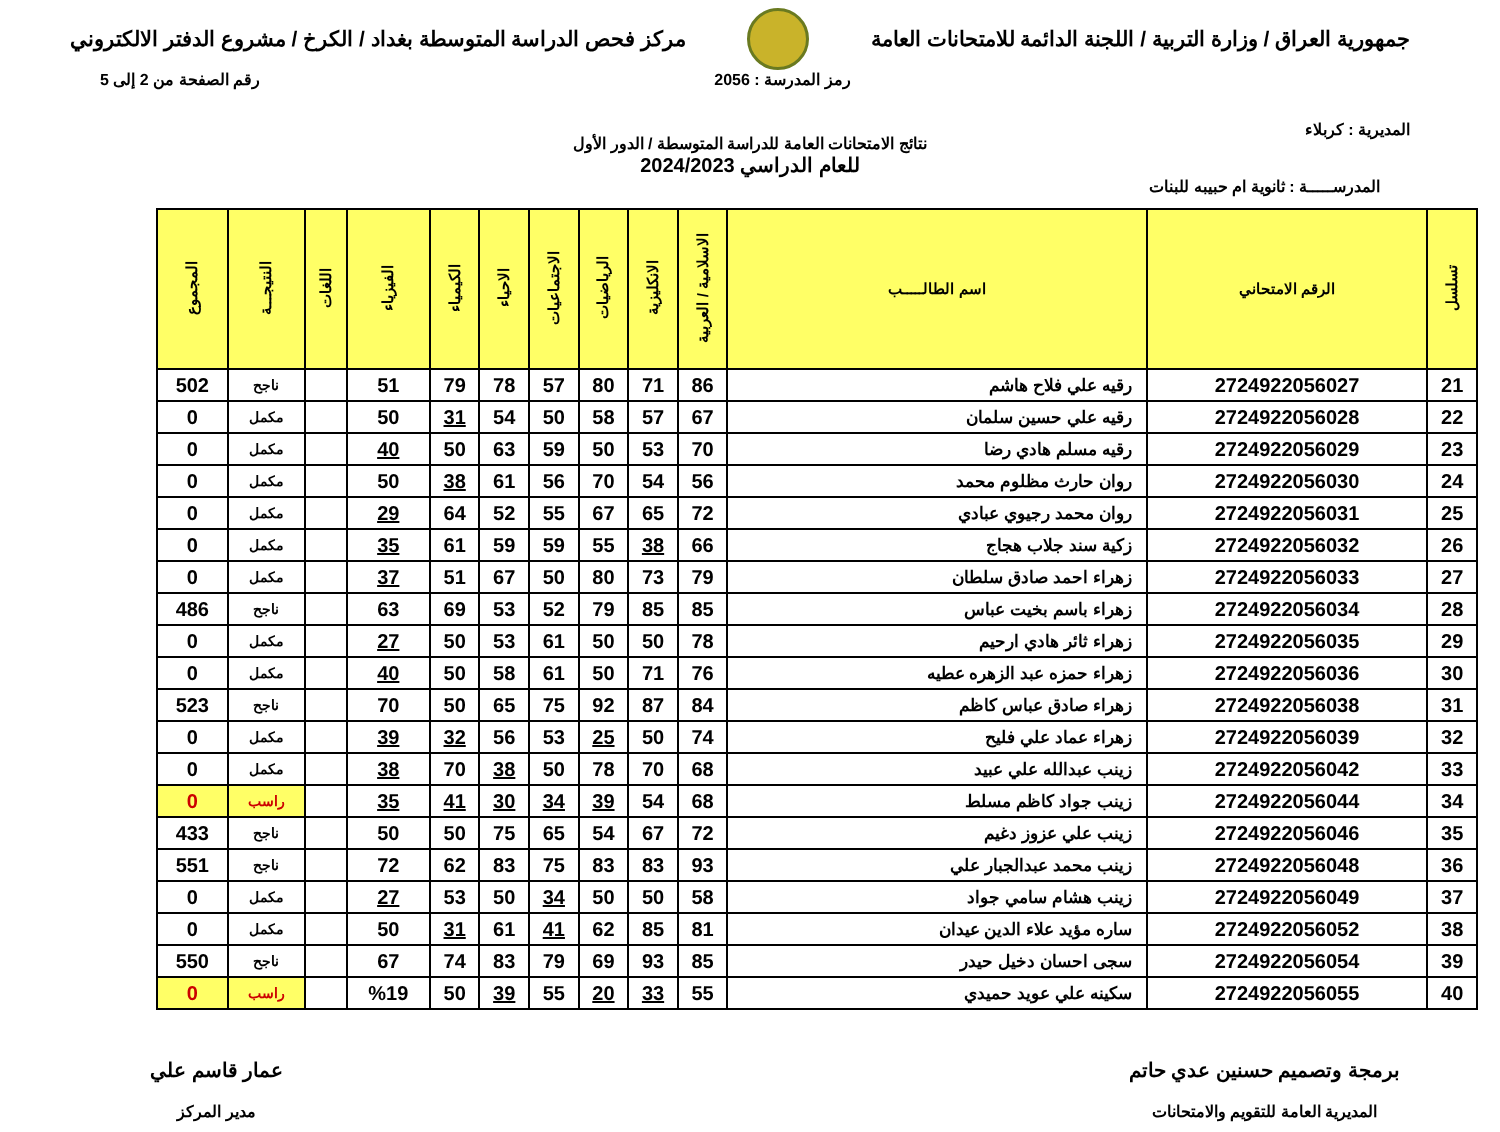جمهورية العراق / وزارة التربية / اللجنة الدائمة للامتحانات العامة
مركز فحص الدراسة المتوسطة بغداد / الكرخ / مشروع الدفتر الالكتروني
المديرية : كربلاء
رمز المدرسة : 2056 رقم الصفحة من 2 إلى 5
نتائج الامتحانات العامة للدراسة المتوسطة / الدور الأول
للعام الدراسي 2024/2023
المدرســـــة : ثانوية ام حبيبه للبنات
| تسلسل | الرقم الامتحاني | اسم الطالـــــب | الاسلامية / العربية | الانكليزية | الرياضيات | الاجتماعيات | الاحياء | الكيمياء | الفيزياء | اللغات | النتيجـــة | المجموع |
| --- | --- | --- | --- | --- | --- | --- | --- | --- | --- | --- | --- | --- |
| 21 | 2724922056027 | رقيه علي فلاح هاشم | 86 | 71 | 80 | 57 | 78 | 79 | 51 | | ناجح | 502 |
| 22 | 2724922056028 | رقيه علي حسين سلمان | 67 | 57 | 58 | 50 | 54 | 31 | 50 | | مكمل | 0 |
| 23 | 2724922056029 | رقيه مسلم هادي رضا | 70 | 53 | 50 | 59 | 63 | 50 | 40 | | مكمل | 0 |
| 24 | 2724922056030 | روان حارث مظلوم محمد | 56 | 54 | 70 | 56 | 61 | 38 | 50 | | مكمل | 0 |
| 25 | 2724922056031 | روان محمد رجيوي عبادي | 72 | 65 | 67 | 55 | 52 | 64 | 29 | | مكمل | 0 |
| 26 | 2724922056032 | زكية سند جلاب هجاج | 66 | 38 | 55 | 59 | 59 | 61 | 35 | | مكمل | 0 |
| 27 | 2724922056033 | زهراء احمد صادق سلطان | 79 | 73 | 80 | 50 | 67 | 51 | 37 | | مكمل | 0 |
| 28 | 2724922056034 | زهراء باسم بخيت عباس | 85 | 85 | 79 | 52 | 53 | 69 | 63 | | ناجح | 486 |
| 29 | 2724922056035 | زهراء ثائر هادي ارحيم | 78 | 50 | 50 | 61 | 53 | 50 | 27 | | مكمل | 0 |
| 30 | 2724922056036 | زهراء حمزه عبد الزهره عطيه | 76 | 71 | 50 | 61 | 58 | 50 | 40 | | مكمل | 0 |
| 31 | 2724922056038 | زهراء صادق عباس كاظم | 84 | 87 | 92 | 75 | 65 | 50 | 70 | | ناجح | 523 |
| 32 | 2724922056039 | زهراء عماد علي فليح | 74 | 50 | 25 | 53 | 56 | 32 | 39 | | مكمل | 0 |
| 33 | 2724922056042 | زينب عبدالله علي عبيد | 68 | 70 | 78 | 50 | 38 | 70 | 38 | | مكمل | 0 |
| 34 | 2724922056044 | زينب جواد كاظم مسلط | 68 | 54 | 39 | 34 | 30 | 41 | 35 | | راسب | 0 |
| 35 | 2724922056046 | زينب علي عزوز دغيم | 72 | 67 | 54 | 65 | 75 | 50 | 50 | | ناجح | 433 |
| 36 | 2724922056048 | زينب محمد عبدالجبار علي | 93 | 83 | 83 | 75 | 83 | 62 | 72 | | ناجح | 551 |
| 37 | 2724922056049 | زينب هشام سامي جواد | 58 | 50 | 50 | 34 | 50 | 53 | 27 | | مكمل | 0 |
| 38 | 2724922056052 | ساره مؤيد علاء الدين عيدان | 81 | 85 | 62 | 41 | 61 | 31 | 50 | | مكمل | 0 |
| 39 | 2724922056054 | سجى احسان دخيل حيدر | 85 | 93 | 69 | 79 | 83 | 74 | 67 | | ناجح | 550 |
| 40 | 2724922056055 | سكينه علي عويد حميدي | 55 | 33 | 20 | 55 | 39 | 50 | %19 | | راسب | 0 |
برمجة وتصميم حسنين عدي حاتم
المديرية العامة للتقويم والامتحانات
عمار قاسم علي
مدير المركز